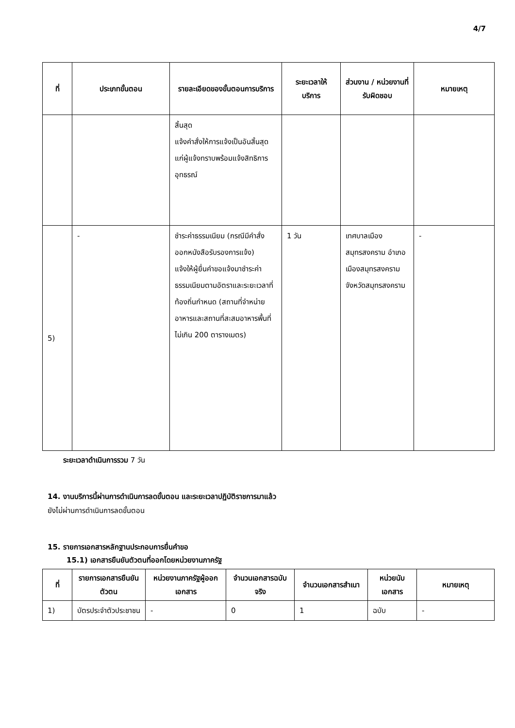4/7
| ที่ | ประเภทขั้นตอน | รายละเอียดของขั้นตอนการบริการ | ระยะเวลาให้บริการ | ส่วนงาน / หน่วยงานที่รับผิดชอบ | หมายเหตุ |
| --- | --- | --- | --- | --- | --- |
| | | สิ้นสุด แจ้งคำสั่งให้การแจ้งเป็นอันสิ้นสุดแก่ผู้แจ้งทราบพร้อมแจ้งสิทธิการอุทธรณ์ | | | |
| 5) | - | ชำระค่าธรรมเนียม (กรณีมีคำสั่งออกหนังสือรับรองการแจ้ง) แจ้งให้ผู้ยื่นคำขอแจ้งมาชำระค่าธรรมเนียมตามอัตราและระยะเวลาที่ท้องถิ่นกำหนด (สถานที่จำหน่ายอาหารและสถานที่สะสมอาหารพื้นที่ไม่เกิน 200 ตารางเมตร) | 1 วัน | เทศบาลเมืองสมุทรสงคราม อำเภอเมืองสมุทรสงคราม จังหวัดสมุทรสงคราม | - |
ระยะเวลาดำเนินการรวม 7 วัน
14. งานบริการนี้ผ่านการดำเนินการลดขั้นตอน และระยะเวลาปฏิบัติราชการมาแล้ว
ยังไม่ผ่านการดำเนินการลดขั้นตอน
15. รายการเอกสารหลักฐานประกอบการยื่นคำขอ
15.1) เอกสารยืนยันตัวตนที่ออกโดยหน่วยงานภาครัฐ
| ที่ | รายการเอกสารยืนยันตัวตน | หน่วยงานภาครัฐผู้ออกเอกสาร | จำนวนเอกสารฉบับจริง | จำนวนเอกสารสำเนา | หน่วยนับเอกสาร | หมายเหตุ |
| --- | --- | --- | --- | --- | --- | --- |
| 1) | บัตรประจำตัวประชาชน | - | 0 | 1 | ฉบับ | - |